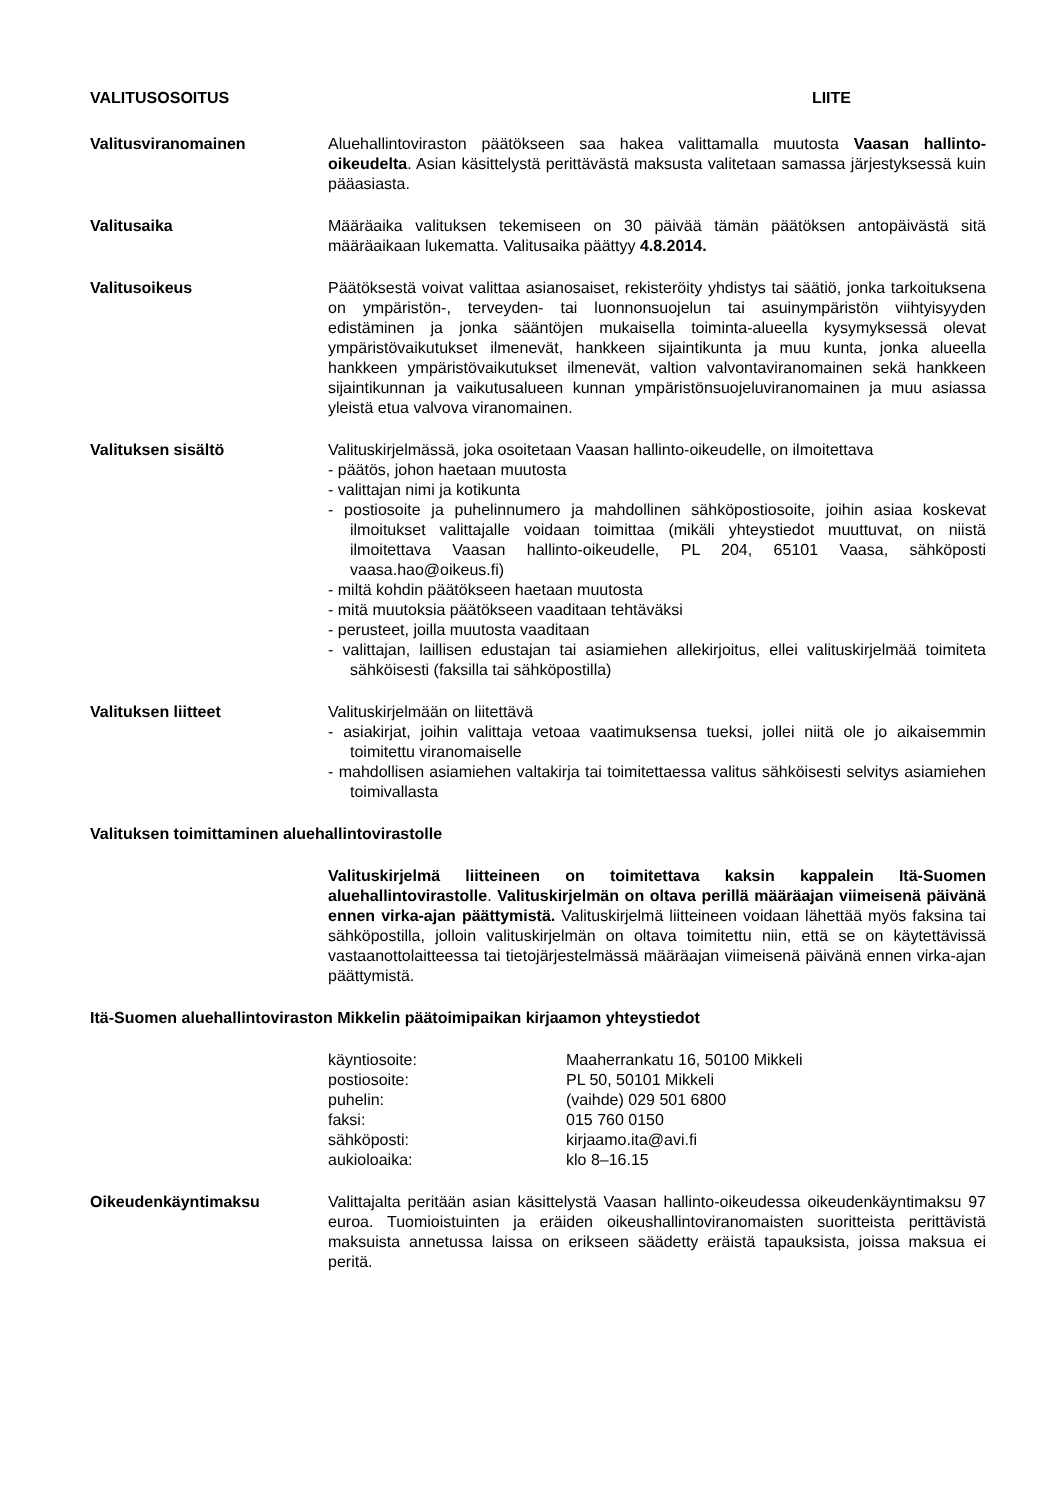VALITUSOSOITUS LIITE
Valitusviranomainen Aluehallintoviraston päätökseen saa hakea valittamalla muutosta Vaasan hallinto-oikeudelta. Asian käsittelystä perittävästä maksusta valitetaan samassa järjestyksessä kuin pääasiasta.
Valitusaika Määräaika valituksen tekemiseen on 30 päivää tämän päätöksen antopäivästä sitä määräaikaan lukematta. Valitusaika päättyy 4.8.2014.
Valitusoikeus Päätöksestä voivat valittaa asianosaiset, rekisteröity yhdistys tai säätiö, jonka tarkoituksena on ympäristön-, terveyden- tai luonnonsuojelun tai asuinympäristön viihtyisyyden edistäminen ja jonka sääntöjen mukaisella toiminta-alueella kysymyksessä olevat ympäristövaikutukset ilmenevät, hankkeen sijaintikunta ja muu kunta, jonka alueella hankkeen ympäristövaikutukset ilmenevät, valtion valvontaviranomainen sekä hankkeen sijaintikunnan ja vaikutusalueen kunnan ympäristönsuojeluviranomainen ja muu asiassa yleistä etua valvova viranomainen.
Valituksen sisältö Valituskirjelmässä, joka osoitetaan Vaasan hallinto-oikeudelle, on ilmoitettava
- päätös, johon haetaan muutosta
- valittajan nimi ja kotikunta
- postiosoite ja puhelinnumero ja mahdollinen sähköpostiosoite, joihin asiaa koskevat ilmoitukset valittajalle voidaan toimittaa (mikäli yhteystiedot muuttuvat, on niistä ilmoitettava Vaasan hallinto-oikeudelle, PL 204, 65101 Vaasa, sähköposti vaasa.hao@oikeus.fi)
- miltä kohdin päätökseen haetaan muutosta
- mitä muutoksia päätökseen vaaditaan tehtäväksi
- perusteet, joilla muutosta vaaditaan
- valittajan, laillisen edustajan tai asiamiehen allekirjoitus, ellei valituskirjelmää toimiteta sähköisesti (faksilla tai sähköpostilla)
Valituksen liitteet Valituskirjelmään on liitettävä
- asiakirjat, joihin valittaja vetoaa vaatimuksensa tueksi, jollei niitä ole jo aikaisemmin toimitettu viranomaiselle
- mahdollisen asiamiehen valtakirja tai toimitettaessa valitus sähköisesti selvitys asiamiehen toimivallasta
Valituksen toimittaminen aluehallintovirastolle
Valituskirjelmä liitteineen on toimitettava kaksin kappalein Itä-Suomen aluehallintovirastolle. Valituskirjelmän on oltava perillä määräajan viimeisenä päivänä ennen virka-ajan päättymistä. Valituskirjelmä liitteineen voidaan lähettää myös faksina tai sähköpostilla, jolloin valituskirjelmän on oltava toimitettu niin, että se on käytettävissä vastaanottolaitteessa tai tietojärjestelmässä määräajan viimeisenä päivänä ennen virka-ajan päättymistä.
Itä-Suomen aluehallintoviraston Mikkelin päätoimipaikan kirjaamon yhteystiedot
| käyntiosoite: | Maaherrankatu 16, 50100 Mikkeli |
| postiosoite: | PL 50, 50101 Mikkeli |
| puhelin: | (vaihde) 029 501 6800 |
| faksi: | 015 760 0150 |
| sähköposti: | kirjaamo.ita@avi.fi |
| aukioloaika: | klo 8–16.15 |
Oikeudenkäyntimaksu Valittajalta peritään asian käsittelystä Vaasan hallinto-oikeudessa oikeudenkäyntimaksu 97 euroa. Tuomioistuinten ja eräiden oikeushallintoviranomaisten suoritteista perittävistä maksuista annetussa laissa on erikseen säädetty eräistä tapauksista, joissa maksua ei peritä.